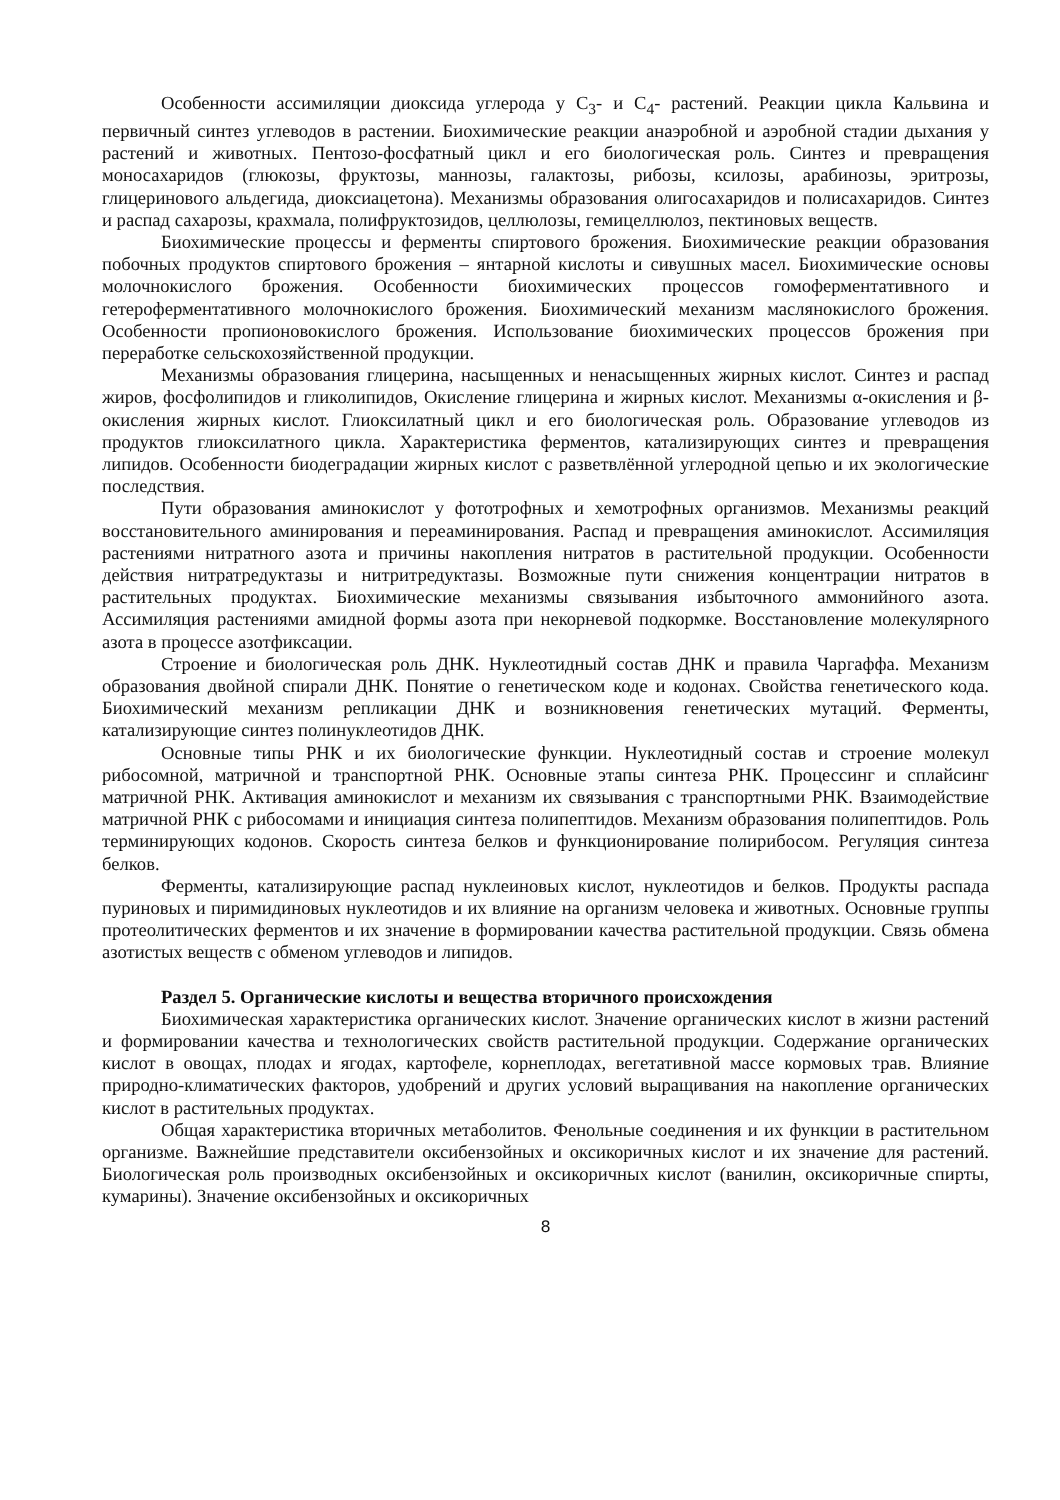Особенности ассимиляции диоксида углерода у С<sub>3</sub>- и С<sub>4</sub>- растений. Реакции цикла Кальвина и первичный синтез углеводов в растении. Биохимические реакции анаэробной и аэробной стадии дыхания у растений и животных. Пентозо-фосфатный цикл и его биологическая роль. Синтез и превращения моносахаридов (глюкозы, фруктозы, маннозы, галактозы, рибозы, ксилозы, арабинозы, эритрозы, глицеринового альдегида, диоксиацетона). Механизмы образования олигосахаридов и полисахаридов. Синтез и распад сахарозы, крахмала, полифруктозидов, целлюлозы, гемицеллюлоз, пектиновых веществ.
Биохимические процессы и ферменты спиртового брожения. Биохимические реакции образования побочных продуктов спиртового брожения – янтарной кислоты и сивушных масел. Биохимические основы молочнокислого брожения. Особенности биохимических процессов гомоферментативного и гетероферментативного молочнокислого брожения. Биохимический механизм маслянокислого брожения. Особенности пропионовокислого брожения. Использование биохимических процессов брожения при переработке сельскохозяйственной продукции.
Механизмы образования глицерина, насыщенных и ненасыщенных жирных кислот. Синтез и распад жиров, фосфолипидов и гликолипидов, Окисление глицерина и жирных кислот. Механизмы α-окисления и β-окисления жирных кислот. Глиоксилатный цикл и его биологическая роль. Образование углеводов из продуктов глиоксилатного цикла. Характеристика ферментов, катализирующих синтез и превращения липидов. Особенности биодеградации жирных кислот с разветвлённой углеродной цепью и их экологические последствия.
Пути образования аминокислот у фототрофных и хемотрофных организмов. Механизмы реакций восстановительного аминирования и переаминирования. Распад и превращения аминокислот. Ассимиляция растениями нитратного азота и причины накопления нитратов в растительной продукции. Особенности действия нитратредуктазы и нитритредуктазы. Возможные пути снижения концентрации нитратов в растительных продуктах. Биохимические механизмы связывания избыточного аммонийного азота. Ассимиляция растениями амидной формы азота при некорневой подкормке. Восстановление молекулярного азота в процессе азотфиксации.
Строение и биологическая роль ДНК. Нуклеотидный состав ДНК и правила Чаргаффа. Механизм образования двойной спирали ДНК. Понятие о генетическом коде и кодонах. Свойства генетического кода. Биохимический механизм репликации ДНК и возникновения генетических мутаций. Ферменты, катализирующие синтез полинуклеотидов ДНК.
Основные типы РНК и их биологические функции. Нуклеотидный состав и строение молекул рибосомной, матричной и транспортной РНК. Основные этапы синтеза РНК. Процессинг и сплайсинг матричной РНК. Активация аминокислот и механизм их связывания с транспортными РНК. Взаимодействие матричной РНК с рибосомами и инициация синтеза полипептидов. Механизм образования полипептидов. Роль терминирующих кодонов. Скорость синтеза белков и функционирование полирибосом. Регуляция синтеза белков.
Ферменты, катализирующие распад нуклеиновых кислот, нуклеотидов и белков. Продукты распада пуриновых и пиримидиновых нуклеотидов и их влияние на организм человека и животных. Основные группы протеолитических ферментов и их значение в формировании качества растительной продукции. Связь обмена азотистых веществ с обменом углеводов и липидов.
Раздел 5. Органические кислоты и вещества вторичного происхождения
Биохимическая характеристика органических кислот. Значение органических кислот в жизни растений и формировании качества и технологических свойств растительной продукции. Содержание органических кислот в овощах, плодах и ягодах, картофеле, корнеплодах, вегетативной массе кормовых трав. Влияние природно-климатических факторов, удобрений и других условий выращивания на накопление органических кислот в растительных продуктах.
Общая характеристика вторичных метаболитов. Фенольные соединения и их функции в растительном организме. Важнейшие представители оксибензойных и оксикоричных кислот и их значение для растений. Биологическая роль производных оксибензойных и оксикоричных кислот (ванилин, оксикоричные спирты, кумарины). Значение оксибензойных и оксикоричных
8